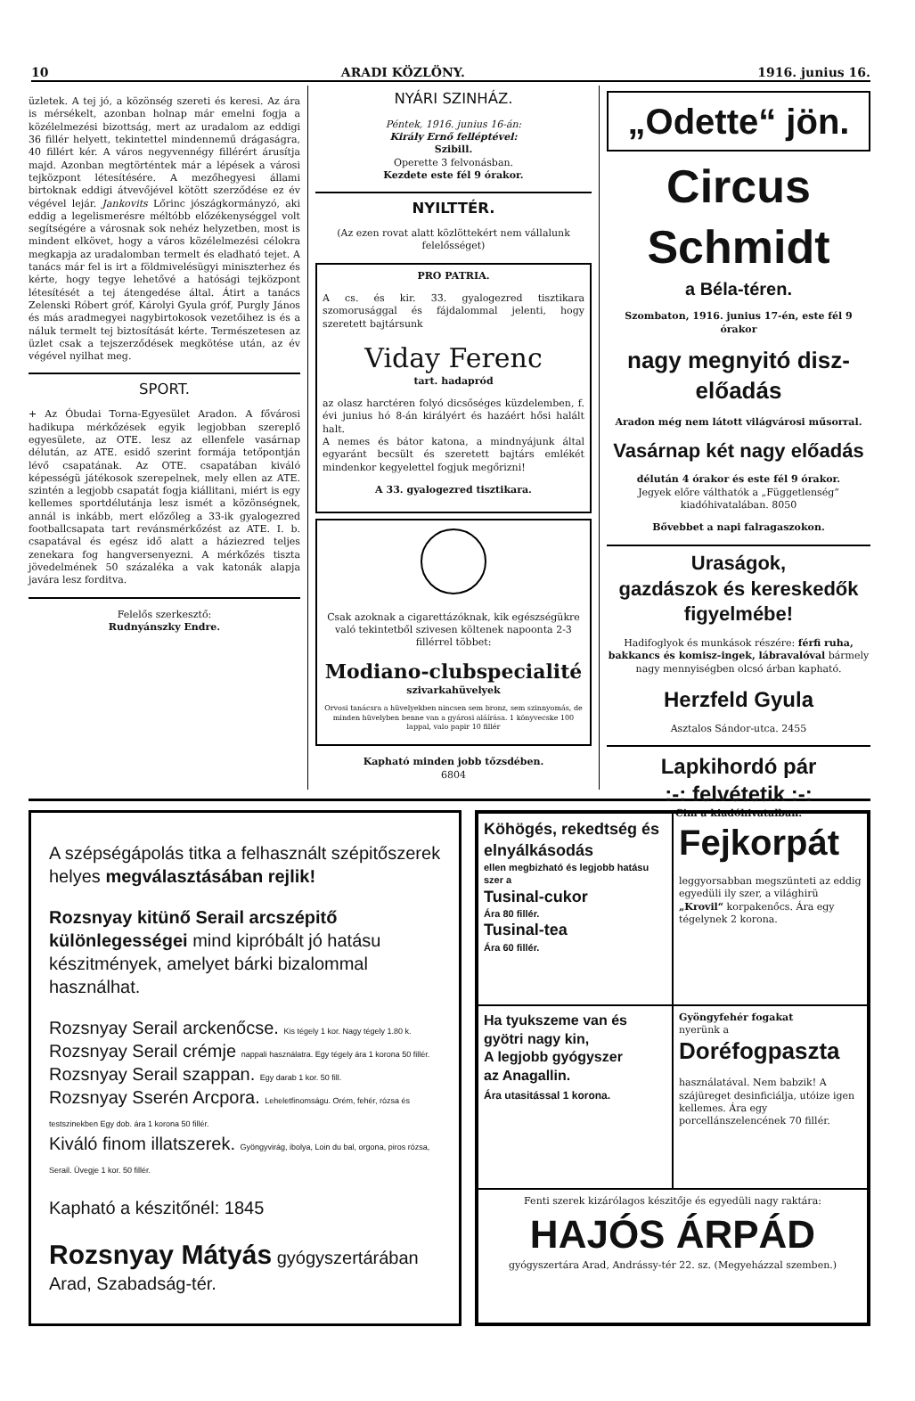10 ARADI KÖZLÖNY. 1916. junius 16.
üzletek. A tej jó, a közönség szereti és keresi. Az ára is mérsékelt, azonban holnap már emelni fogja a közélelmezési bizottság, mert az uradalom az eddigi 36 fillér helyett, tekintettel mindennemű drágaságra, 40 fillért kér. A város negyvennégy fillérért árusítja majd. Azonban megtörténtek már a lépések a városi tejközpont létesítésére. A mezőhegyesi állami birtoknak eddigi átvevőjével kötött szerződése ez év végével lejár. Jankovits Lőrinc jószágkormányzó, aki eddig a legelismerésre méltóbb előzékenységgel volt segítségére a városnak sok nehéz helyzetben, most is mindent elkövet, hogy a város közélelmezési célokra megkapja az uradalomban termelt és eladható tejet. A tanács már fel is irt a földmivelésügyi miniszterhez és kérte, hogy tegye lehetővé a hatósági tejközpont létesítését a tej átengedése által. Átirt a tanács Zelenski Róbert gróf, Károlyi Gyula gróf, Purgly János és más aradmegyei nagybirtokosok vezetőihez is és a náluk termelt tej biztosítását kérte. Természetesen az üzlet csak a tejszerződések megkötése után, az év végével nyilhat meg.
SPORT.
+ Az Óbudai Torna-Egyesület Aradon. A fővárosi hadikupa mérkőzések egyik legjobban szereplő egyesülete, az OTE. lesz az ellenfele vasárnap délután, az ATE. esidő szerint formája tetőpontján lévő csapatának. Az OTE. csapatában kiváló képességü játékosok szerepelnek, mely ellen az ATE. szintén a legjobb csapatát fogja kiállitani, miért is egy kellemes sportdélutánja lesz ismét a közönségnek, annál is inkább, mert előzőleg a 33-ik gyalogezred footballcsapata tart revánsmérkőzést az ATE. I. b. csapatával és egész idő alatt a háziezred teljes zenekara fog hangversenyezni. A mérkőzés tiszta jövedelmének 50 százaléka a vak katonák alapja javára lesz forditva.
Felelős szerkesztő:
Rudnyánszky Endre.
NYÁRI SZINHÁZ.
Péntek, 1916. junius 16-án:
Király Ernő felléptével:
Szibill.
Operette 3 felvonásban.
Kezdete este fél 9 órakor.
NYILTTÉR.
(Az ezen rovat alatt közlöttekért nem vállalunk felelősséget)
PRO PATRIA.
A cs. és kir. 33. gyalogezred tisztikara szomorusággal és fájdalommal jelenti, hogy szeretett bajtársunk
Viday Ferenc
tart. hadapród
az olasz harctéren folyó dicsőséges küzdelemben, f. évi junius hó 8-án királyért és hazáért hősi halált halt.
A nemes és bátor katona, a mindnyájunk által egyaránt becsült és szeretett bajtárs emlékét mindenkor kegyelettel fogjuk megőrizni!
A 33. gyalogezred tisztikara.
Csak azoknak a cigarettázóknak, kik egészségükre való tekintetből szivesen költenek napoonta 2-3 fillérrel többet:
Modiano-clubspecialité
szivarkahüvelyek
Orvosi tanácsra a hüvelyekben nincsen sem bronz, sem szinnyomás, de minden hüvelyben benne van a gyárosi aláírása. 1 könyvecske 100 lappal, valo papir 10 fillér
Kapható minden jobb tőzsdében.
6804
„Odette“ jön.
Circus Schmidt
a Béla-téren.
Szombaton, 1916. junius 17-én, este fél 9 órakor
nagy megnyitó disz-előadás
Aradon még nem látott világvárosi műsorral.
Vasárnap két nagy előadás
délután 4 órakor és este fél 9 órakor.
Jegyek előre válthatók a „Függetlenség“ kiadóhivatalában. 8050
Bővebbet a napi falragaszokon.
Uraságok,
gazdászok és kereskedők
figyelmébe!
Hadifoglyok és munkások részére: férfi ruha, bakkancs és komisz-ingek, lábravalóval bármely nagy mennyiségben olcsó árban kapható.
Herzfeld Gyula
Asztalos Sándor-utca. 2455
Lapkihordó pár
:-: felvétetik :-:
Cim a kiadóhivatalban.
A szépségápolás titka a felhasznált szépitőszerek helyes megválasztásában rejlik!
Rozsnyay kitünő Serail arcszépitő különlegességei mind kipróbált jó hatásu készitmények, amelyet bárki bizalommal használhat.
Rozsnyay Serail arckenőcse. Kis tégely 1 kor. Nagy tégely 1.80 k.
Rozsnyay Serail crémje nappali használatra. Egy tégely ára 1 korona 50 fillér.
Rozsnyay Serail szappan. Egy darab 1 kor. 50 fill.
Rozsnyay Sserén Arcpora. Leheletfinomságu. Orém, fehér, rózsa és testszinekben Egy dob. ára 1 korona 50 fillér.
Kiváló finom illatszerek. Gyöngyvirág, ibolya, Loin du bal, orgona, piros rózsa, Serail. Üvegje 1 kor. 50 fillér.
Kapható a készitőnél: 1845
Rozsnyay Mátyás gyógyszertárában Arad, Szabadság-tér.
Köhögés, rekedtség és elnyálkásodás
ellen megbizható és legjobb hatásu szer a
Tusinal-cukor
Ára 80 fillér.
Tusinal-tea
Ára 60 fillér.
Fejkorpát
leggyorsabban megszünteti az eddig egyedüli ily szer, a világhirü „Krovil“ korpakenőcs. Ára egy tégelynek 2 korona.
Ha tyukszeme van és gyötri nagy kin,
A legjobb gyógyszer
az Anagallin.
Ára utasitással 1 korona.
Gyöngyfehér fogakat
nyerünk a
Doréfogpaszta
használatával. Nem babzik! A szájüreget desinficiálja, utóize igen kellemes. Ára egy porcellánszelencének 70 fillér.
Fenti szerek kizárólagos készitője és egyedüli nagy raktára:
HAJÓS ÁRPÁD
gyógyszertára Arad, Andrássy-tér 22. sz. (Megyeházzal szemben.)